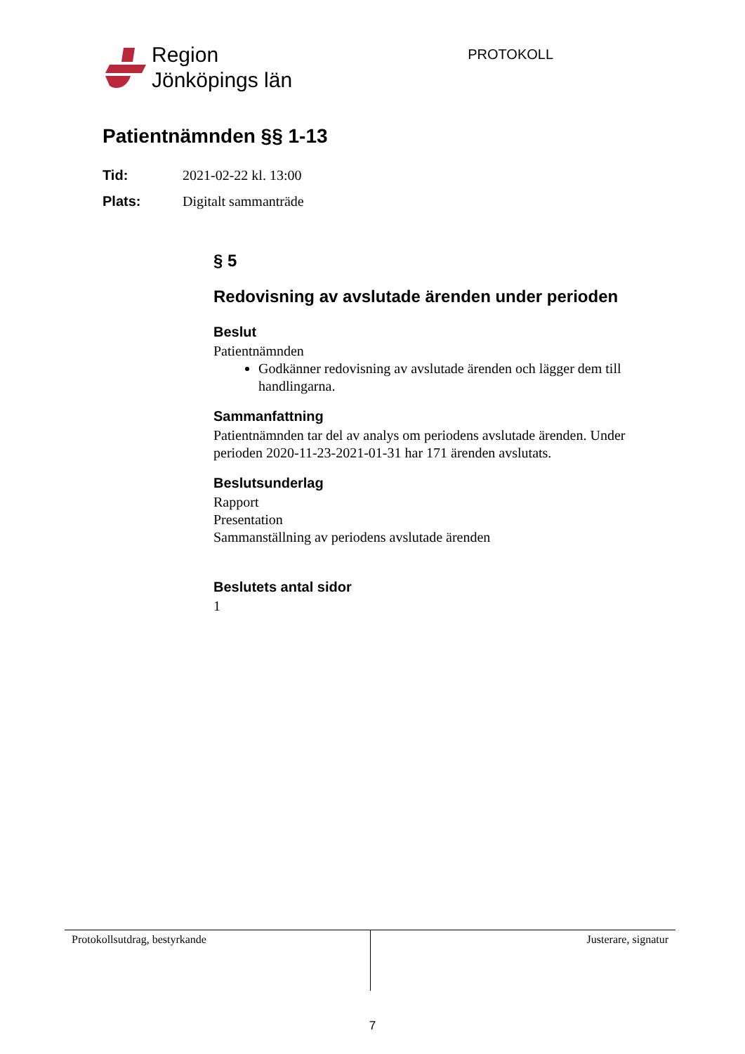Region
Jönköpings län
PROTOKOLL
Patientnämnden §§ 1-13
Tid: 2021-02-22 kl. 13:00
Plats: Digitalt sammanträde
§ 5
Redovisning av avslutade ärenden under perioden
Beslut
Patientnämnden
Godkänner redovisning av avslutade ärenden och lägger dem till handlingarna.
Sammanfattning
Patientnämnden tar del av analys om periodens avslutade ärenden. Under perioden 2020-11-23-2021-01-31 har 171 ärenden avslutats.
Beslutsunderlag
Rapport
Presentation
Sammanställning av periodens avslutade ärenden
Beslutets antal sidor
1
Protokollsutdrag, bestyrkande Justerare, signatur
7